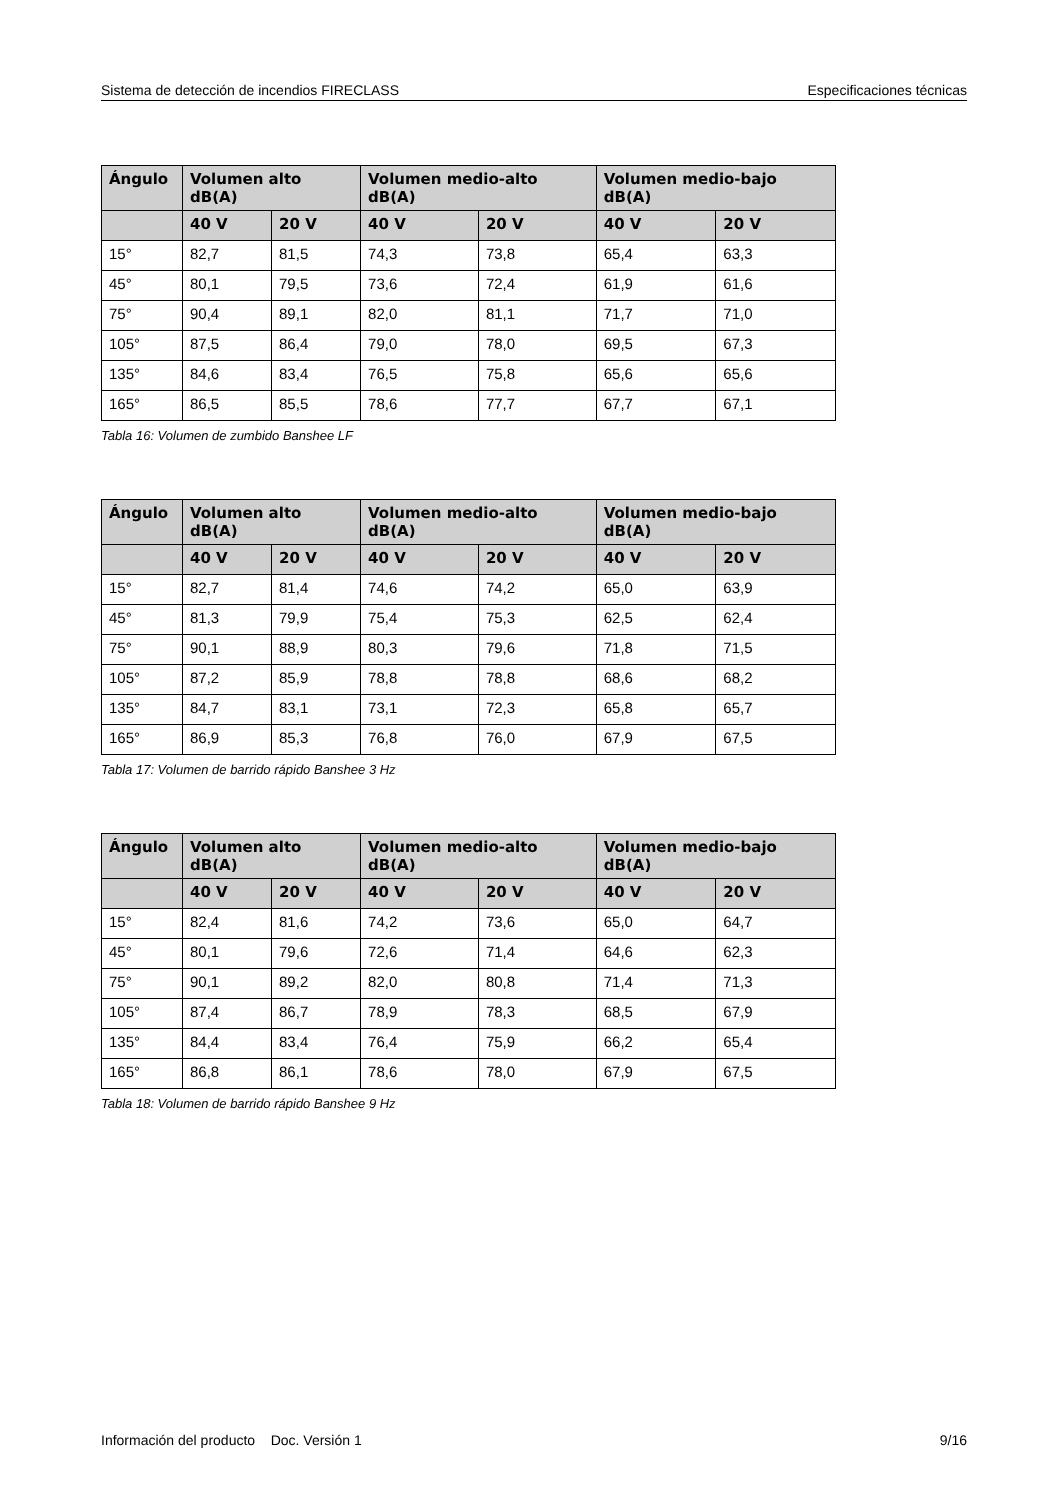Sistema de detección de incendios FIRECLASS Especificaciones técnicas
| Ángulo | Volumen alto dB(A) | | Volumen medio-alto dB(A) | | Volumen medio-bajo dB(A) | |
| --- | --- | --- | --- | --- | --- | --- |
| | 40 V | 20 V | 40 V | 20 V | 40 V | 20 V |
| 15° | 82,7 | 81,5 | 74,3 | 73,8 | 65,4 | 63,3 |
| 45° | 80,1 | 79,5 | 73,6 | 72,4 | 61,9 | 61,6 |
| 75° | 90,4 | 89,1 | 82,0 | 81,1 | 71,7 | 71,0 |
| 105° | 87,5 | 86,4 | 79,0 | 78,0 | 69,5 | 67,3 |
| 135° | 84,6 | 83,4 | 76,5 | 75,8 | 65,6 | 65,6 |
| 165° | 86,5 | 85,5 | 78,6 | 77,7 | 67,7 | 67,1 |
Tabla 16: Volumen de zumbido Banshee LF
| Ángulo | Volumen alto dB(A) | | Volumen medio-alto dB(A) | | Volumen medio-bajo dB(A) | |
| --- | --- | --- | --- | --- | --- | --- |
| | 40 V | 20 V | 40 V | 20 V | 40 V | 20 V |
| 15° | 82,7 | 81,4 | 74,6 | 74,2 | 65,0 | 63,9 |
| 45° | 81,3 | 79,9 | 75,4 | 75,3 | 62,5 | 62,4 |
| 75° | 90,1 | 88,9 | 80,3 | 79,6 | 71,8 | 71,5 |
| 105° | 87,2 | 85,9 | 78,8 | 78,8 | 68,6 | 68,2 |
| 135° | 84,7 | 83,1 | 73,1 | 72,3 | 65,8 | 65,7 |
| 165° | 86,9 | 85,3 | 76,8 | 76,0 | 67,9 | 67,5 |
Tabla 17: Volumen de barrido rápido Banshee 3 Hz
| Ángulo | Volumen alto dB(A) | | Volumen medio-alto dB(A) | | Volumen medio-bajo dB(A) | |
| --- | --- | --- | --- | --- | --- | --- |
| | 40 V | 20 V | 40 V | 20 V | 40 V | 20 V |
| 15° | 82,4 | 81,6 | 74,2 | 73,6 | 65,0 | 64,7 |
| 45° | 80,1 | 79,6 | 72,6 | 71,4 | 64,6 | 62,3 |
| 75° | 90,1 | 89,2 | 82,0 | 80,8 | 71,4 | 71,3 |
| 105° | 87,4 | 86,7 | 78,9 | 78,3 | 68,5 | 67,9 |
| 135° | 84,4 | 83,4 | 76,4 | 75,9 | 66,2 | 65,4 |
| 165° | 86,8 | 86,1 | 78,6 | 78,0 | 67,9 | 67,5 |
Tabla 18: Volumen de barrido rápido Banshee 9 Hz
Información del producto Doc. Versión 1 9/16